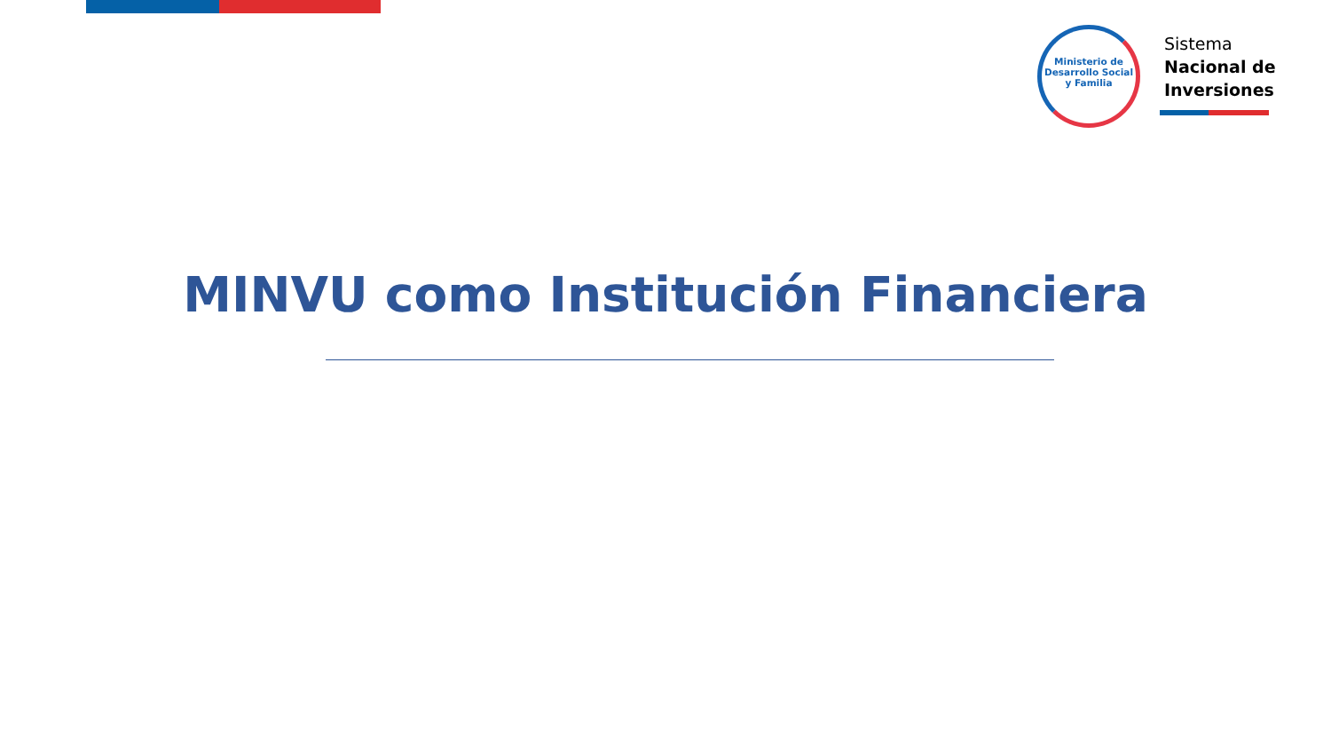Ministerio de Desarrollo Social y Familia
Sistema
Nacional de
Inversiones
MINVU como Institución Financiera